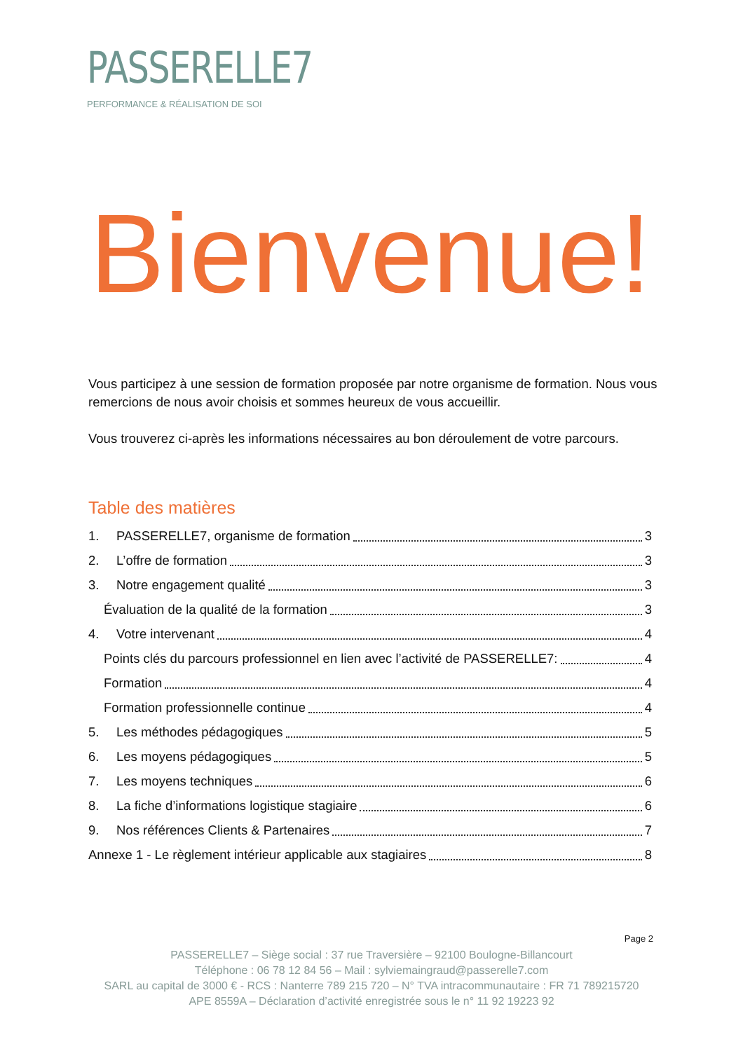PASSERELLE7
PERFORMANCE & RÉALISATION DE SOI
Bienvenue!
Vous participez à une session de formation proposée par notre organisme de formation. Nous vous remercions de nous avoir choisis et sommes heureux de vous accueillir.
Vous trouverez ci-après les informations nécessaires au bon déroulement de votre parcours.
Table des matières
1. PASSERELLE7, organisme de formation 3
2. L’offre de formation 3
3. Notre engagement qualité 3
Évaluation de la qualité de la formation 3
4. Votre intervenant 4
Points clés du parcours professionnel en lien avec l’activité de PASSERELLE7: 4
Formation 4
Formation professionnelle continue 4
5. Les méthodes pédagogiques 5
6. Les moyens pédagogiques 5
7. Les moyens techniques 6
8. La fiche d’informations logistique stagiaire 6
9. Nos références Clients & Partenaires 7
Annexe 1 - Le règlement intérieur applicable aux stagiaires 8
Page 2
PASSERELLE7 – Siège social : 37 rue Traversière – 92100 Boulogne-Billancourt
Téléphone : 06 78 12 84 56 – Mail : sylviemaingraud@passerelle7.com
SARL au capital de 3000 € - RCS : Nanterre 789 215 720 – N° TVA intracommunautaire : FR 71 789215720
APE 8559A – Déclaration d’activité enregistrée sous le n° 11 92 19223 92